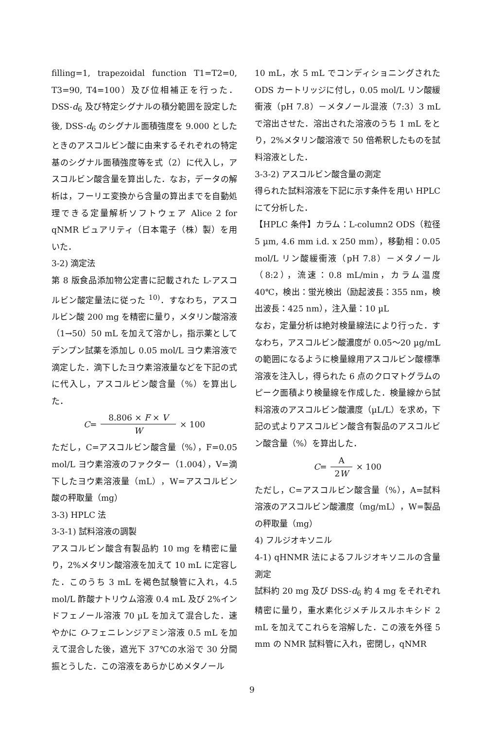filling=1, trapezoidal function T1=T2=0, T3=90, T4=100）及び位相補正を行った．DSS-d<sub>6</sub> 及び特定シグナルの積分範囲を設定した後, DSS-d<sub>6</sub> のシグナル面積強度を 9.000 としたときのアスコルビン酸に由来するそれぞれの特定基のシグナル面積強度等を式（2）に代入し，アスコルビン酸含量を算出した．なお，データの解析は，フーリエ変換から含量の算出までを自動処理できる定量解析ソフトウェア Alice 2 for qNMR ピュアリティ（日本電子（株）製）を用いた．
3-2) 滴定法
第 8 版食品添加物公定書に記載された L-アスコルビン酸定量法に従った <sup>10)</sup>．すなわち，アスコルビン酸 200 mg を精密に量り，メタリン酸溶液（1→50）50 mL を加えて溶かし，指示薬としてデンプン試薬を添加し 0.05 mol/L ヨウ素溶液で滴定した．滴下したヨウ素溶液量などを下記の式に代入し，アスコルビン酸含量（%）を算出した．
C =
8.806 × F × V
W
× 100
ただし，C=アスコルビン酸含量（%），F=0.05 mol/L ヨウ素溶液のファクター（1.004），V=滴下したヨウ素溶液量（mL），W=アスコルビン酸の秤取量（mg）
3-3) HPLC 法
3-3-1) 試料溶液の調製
アスコルビン酸含有製品約 10 mg を精密に量り，2%メタリン酸溶液を加えて 10 mL に定容した．このうち 3 mL を褐色試験管に入れ，4.5 mol/L 酢酸ナトリウム溶液 0.4 mL 及び 2%インドフェノール溶液 70 µL を加えて混合した．速やかに O-フェニレンジアミン溶液 0.5 mL を加えて混合した後，遮光下 37℃の水浴で 30 分間振とうした．この溶液をあらかじめメタノール
10 mL，水 5 mL でコンディショニングされた ODS カートリッジに付し，0.05 mol/L リン酸緩衝液（pH 7.8）－メタノール混液（7:3）3 mL で溶出させた．溶出された溶液のうち 1 mL をとり，2%メタリン酸溶液で 50 倍希釈したものを試料溶液とした．
3-3-2) アスコルビン酸含量の測定
得られた試料溶液を下記に示す条件を用い HPLC にて分析した．
【HPLC 条件】カラム：L-column2 ODS（粒径 5 µm, 4.6 mm i.d. x 250 mm），移動相：0.05 mol/L リン酸緩衝液（pH 7.8）－メタノール（8:2），流速：0.8 mL/min，カラム温度 40℃，検出：蛍光検出（励起波長：355 nm，検出波長：425 nm），注入量：10 µL
なお，定量分析は絶対検量線法により行った．すなわち，アスコルビン酸濃度が 0.05～20 µg/mL の範囲になるように検量線用アスコルビン酸標準溶液を注入し，得られた 6 点のクロマトグラムのピーク面積より検量線を作成した．検量線から試料溶液のアスコルビン酸濃度（µL/L）を求め，下記の式よりアスコルビン酸含有製品のアスコルビン酸含量（%）を算出した．
C =
A
2W
× 100
ただし，C=アスコルビン酸含量（%），A=試料溶液のアスコルビン酸濃度（mg/mL），W=製品の秤取量（mg）
4) フルジオキソニル
4-1) qHNMR 法によるフルジオキソニルの含量測定
試料約 20 mg 及び DSS-d<sub>6</sub> 約 4 mg をそれぞれ精密に量り，重水素化ジメチルスルホキシド 2 mL を加えてこれらを溶解した．この液を外径 5 mm の NMR 試料管に入れ，密閉し，qNMR
9